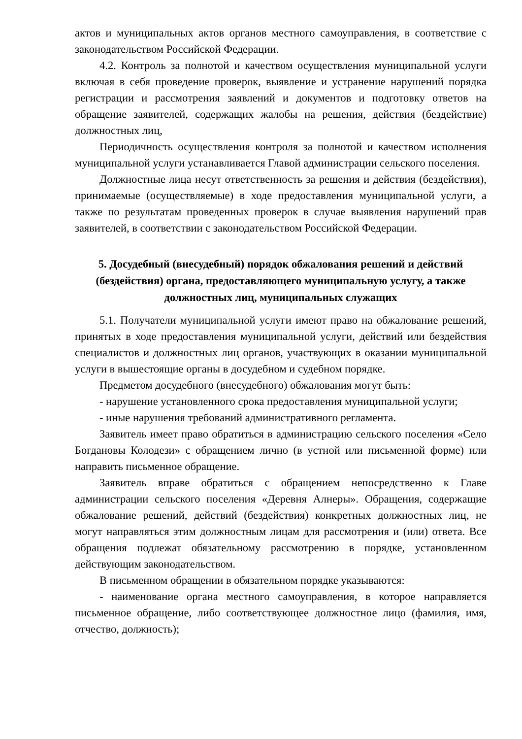актов и муниципальных актов органов местного самоуправления, в соответствие с законодательством Российской Федерации.
4.2. Контроль за полнотой и качеством осуществления муниципальной услуги включая в себя проведение проверок, выявление и устранение нарушений порядка регистрации и рассмотрения заявлений и документов и подготовку ответов на обращение заявителей, содержащих жалобы на решения, действия (бездействие) должностных лиц,
Периодичность осуществления контроля за полнотой и качеством исполнения муниципальной услуги устанавливается Главой администрации сельского поселения.
Должностные лица несут ответственность за решения и действия (бездействия), принимаемые (осуществляемые) в ходе предоставления муниципальной услуги, а также по результатам проведенных проверок в случае выявления нарушений прав заявителей, в соответствии с законодательством Российской Федерации.
5. Досудебный (внесудебный) порядок обжалования решений и действий (бездействия) органа, предоставляющего муниципальную услугу, а также должностных лиц, муниципальных служащих
5.1. Получатели муниципальной услуги имеют право на обжалование решений, принятых в ходе предоставления муниципальной услуги, действий или бездействия специалистов и должностных лиц органов, участвующих в оказании муниципальной услуги в вышестоящие органы в досудебном и судебном порядке.
Предметом досудебного (внесудебного) обжалования могут быть:
- нарушение установленного срока предоставления муниципальной услуги;
- иные нарушения требований административного регламента.
Заявитель имеет право обратиться в администрацию сельского поселения «Село Богдановы Колодези» с обращением лично (в устной или письменной форме) или направить письменное обращение.
Заявитель вправе обратиться с обращением непосредственно к Главе администрации сельского поселения «Деревня Алнеры». Обращения, содержащие обжалование решений, действий (бездействия) конкретных должностных лиц, не могут направляться этим должностным лицам для рассмотрения и (или) ответа. Все обращения подлежат обязательному рассмотрению в порядке, установленном действующим законодательством.
В письменном обращении в обязательном порядке указываются:
- наименование органа местного самоуправления, в которое направляется письменное обращение, либо соответствующее должностное лицо (фамилия, имя, отчество, должность);